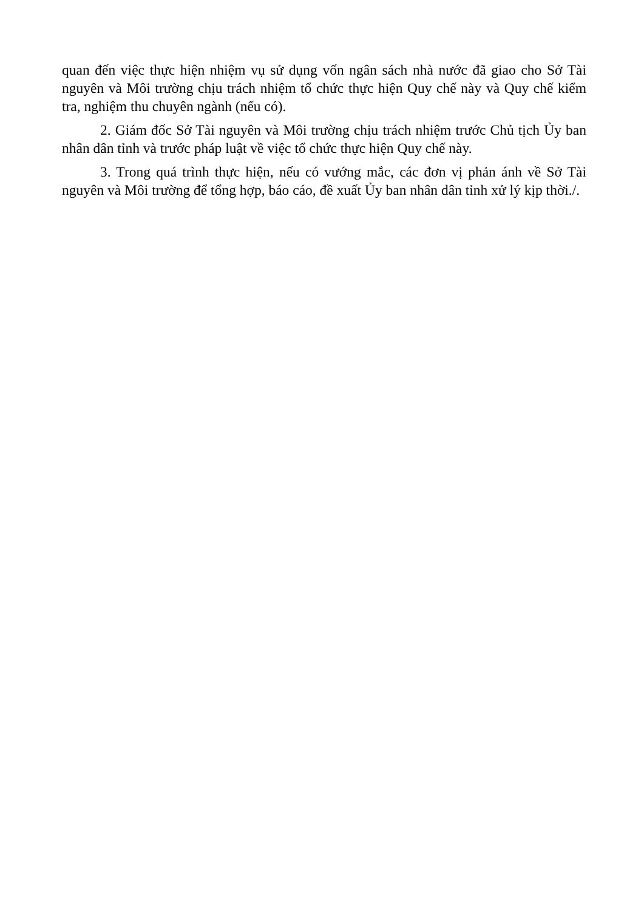quan đến việc thực hiện nhiệm vụ sử dụng vốn ngân sách nhà nước đã giao cho Sở Tài nguyên và Môi trường chịu trách nhiệm tổ chức thực hiện Quy chế này và Quy chế kiểm tra, nghiệm thu chuyên ngành (nếu có).
2. Giám đốc Sở Tài nguyên và Môi trường chịu trách nhiệm trước Chủ tịch Ủy ban nhân dân tỉnh và trước pháp luật về việc tổ chức thực hiện Quy chế này.
3. Trong quá trình thực hiện, nếu có vướng mắc, các đơn vị phản ánh về Sở Tài nguyên và Môi trường để tổng hợp, báo cáo, đề xuất Ủy ban nhân dân tỉnh xử lý kịp thời./.